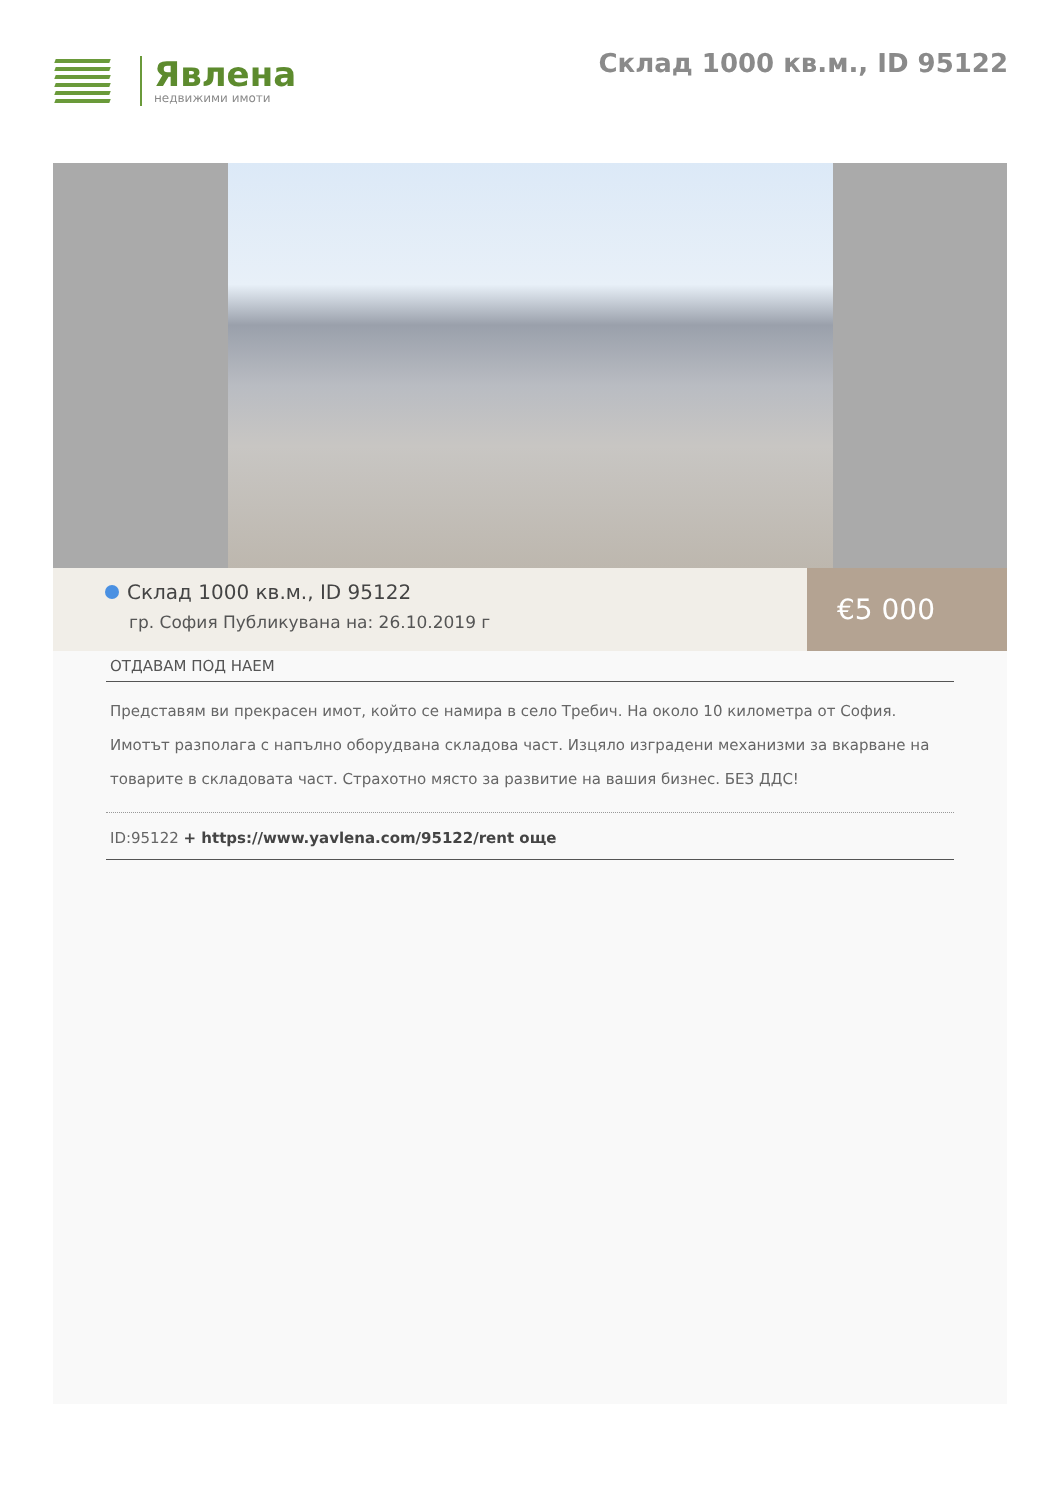Явлена
недвижими имоти
Склад 1000 кв.м., ID 95122
Склад 1000 кв.м., ID 95122
гр. София Публикувана на: 26.10.2019 г
€5 000
ОТДАВАМ ПОД НАЕМ
Представям ви прекрасен имот, който се намира в село Требич. На около 10 километра от София. Имотът разполага с напълно оборудвана складова част. Изцяло изградени механизми за вкарване на товарите в складовата част. Страхотно място за развитие на вашия бизнес. БЕЗ ДДС!
ID:95122 + https://www.yavlena.com/95122/rent още